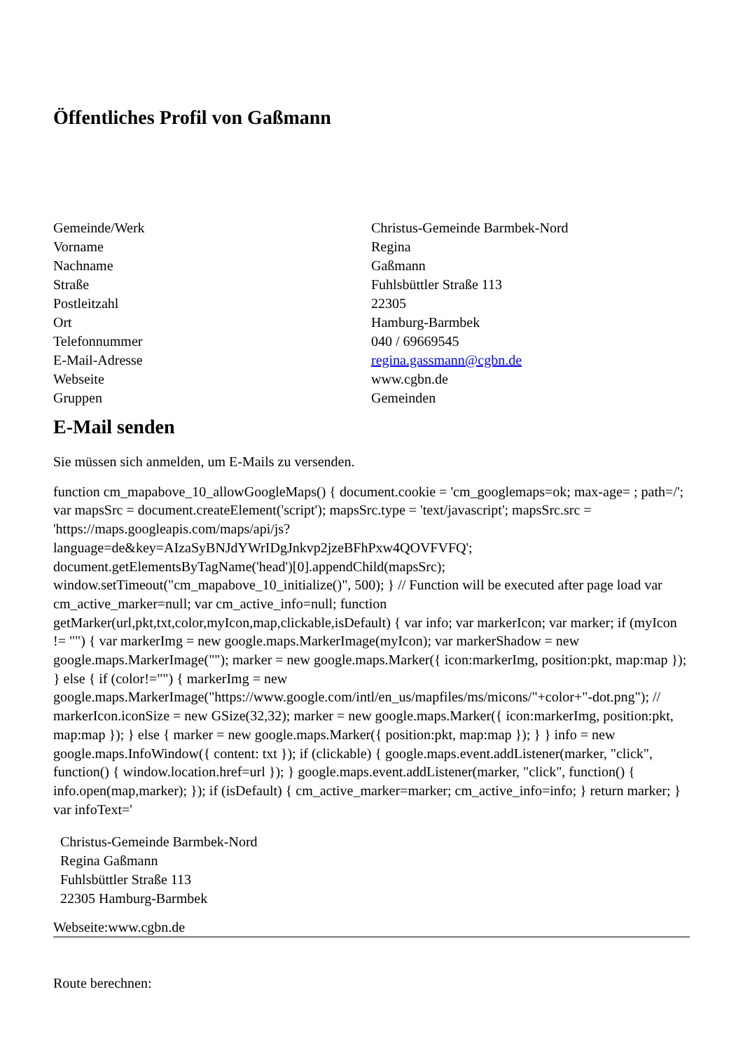Öffentliches Profil von Gaßmann
| Gemeinde/Werk | Christus-Gemeinde Barmbek-Nord |
| Vorname | Regina |
| Nachname | Gaßmann |
| Straße | Fuhlsbüttler Straße 113 |
| Postleitzahl | 22305 |
| Ort | Hamburg-Barmbek |
| Telefonnummer | 040 / 69669545 |
| E-Mail-Adresse | regina.gassmann@cgbn.de |
| Webseite | www.cgbn.de |
| Gruppen | Gemeinden |
E-Mail senden
Sie müssen sich anmelden, um E-Mails zu versenden.
function cm_mapabove_10_allowGoogleMaps() { document.cookie = 'cm_googlemaps=ok; max-age= ; path=/'; var mapsSrc = document.createElement('script'); mapsSrc.type = 'text/javascript'; mapsSrc.src = 'https://maps.googleapis.com/maps/api/js?language=de&key=AIzaSyBNJdYWrIDgJnkvp2jzeBFhPxw4QOVFVFQ'; document.getElementsByTagName('head')[0].appendChild(mapsSrc); window.setTimeout("cm_mapabove_10_initialize()", 500); } // Function will be executed after page load var cm_active_marker=null; var cm_active_info=null; function getMarker(url,pkt,txt,color,myIcon,map,clickable,isDefault) { var info; var markerIcon; var marker; if (myIcon != "") { var markerImg = new google.maps.MarkerImage(myIcon); var markerShadow = new google.maps.MarkerImage(""); marker = new google.maps.Marker({ icon:markerImg, position:pkt, map:map }); } else { if (color!="") { markerImg = new google.maps.MarkerImage("https://www.google.com/intl/en_us/mapfiles/ms/micons/"+color+"-dot.png"); // markerIcon.iconSize = new GSize(32,32); marker = new google.maps.Marker({ icon:markerImg, position:pkt, map:map }); } else { marker = new google.maps.Marker({ position:pkt, map:map }); } } info = new google.maps.InfoWindow({ content: txt }); if (clickable) { google.maps.event.addListener(marker, "click", function() { window.location.href=url }); } google.maps.event.addListener(marker, "click", function() { info.open(map,marker); }); if (isDefault) { cm_active_marker=marker; cm_active_info=info; } return marker; } var infoText='
Christus-Gemeinde Barmbek-Nord
Regina Gaßmann
Fuhlsbüttler Straße 113
22305 Hamburg-Barmbek
Webseite:www.cgbn.de
Route berechnen: